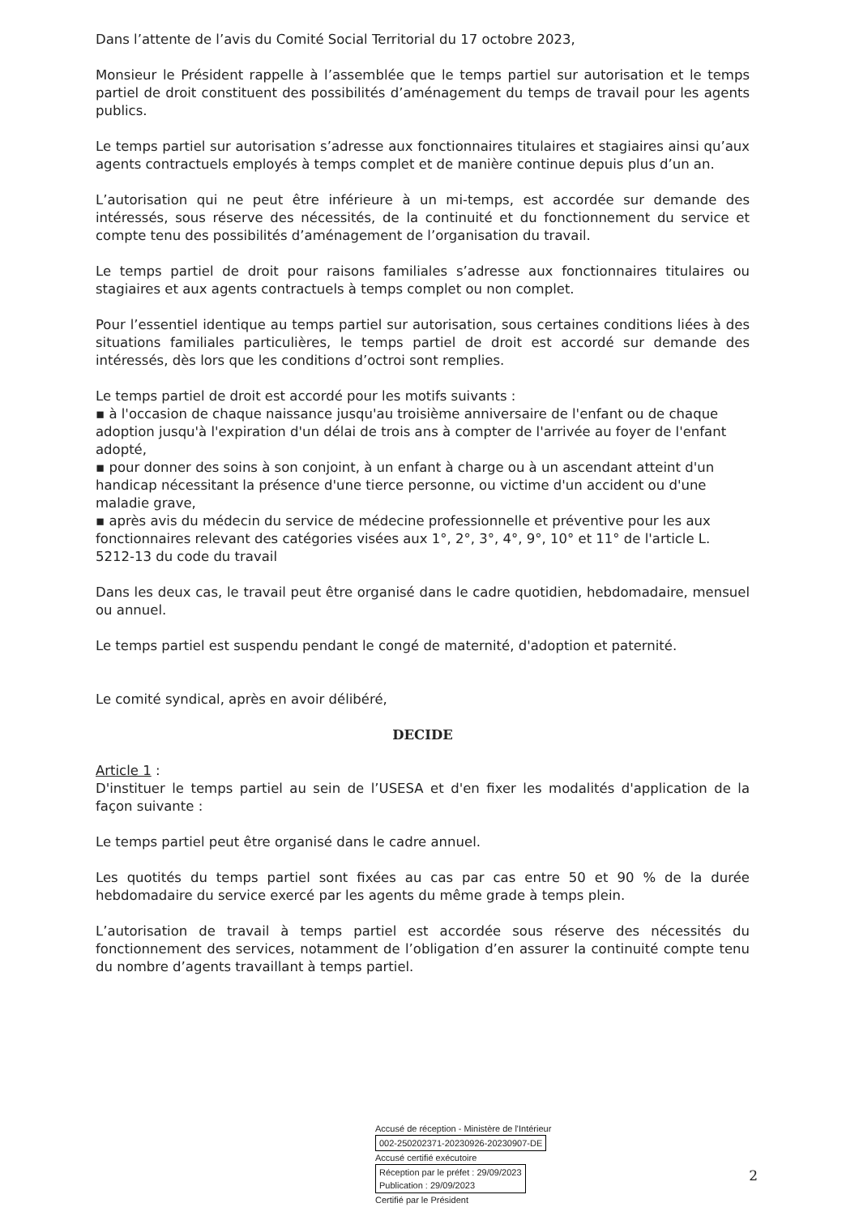Dans l’attente de l’avis du Comité Social Territorial du 17 octobre 2023,
Monsieur le Président rappelle à l’assemblée que le temps partiel sur autorisation et le temps partiel de droit constituent des possibilités d’aménagement du temps de travail pour les agents publics.
Le temps partiel sur autorisation s’adresse aux fonctionnaires titulaires et stagiaires ainsi qu’aux agents contractuels employés à temps complet et de manière continue depuis plus d’un an.
L’autorisation qui ne peut être inférieure à un mi-temps, est accordée sur demande des intéressés, sous réserve des nécessités, de la continuité et du fonctionnement du service et compte tenu des possibilités d’aménagement de l’organisation du travail.
Le temps partiel de droit pour raisons familiales s’adresse aux fonctionnaires titulaires ou stagiaires et aux agents contractuels à temps complet ou non complet.
Pour l’essentiel identique au temps partiel sur autorisation, sous certaines conditions liées à des situations familiales particulières, le temps partiel de droit est accordé sur demande des intéressés, dès lors que les conditions d’octroi sont remplies.
Le temps partiel de droit est accordé pour les motifs suivants :
▪ à l'occasion de chaque naissance jusqu'au troisième anniversaire de l'enfant ou de chaque adoption jusqu'à l'expiration d'un délai de trois ans à compter de l'arrivée au foyer de l'enfant adopté,
▪ pour donner des soins à son conjoint, à un enfant à charge ou à un ascendant atteint d'un handicap nécessitant la présence d'une tierce personne, ou victime d'un accident ou d'une maladie grave,
▪ après avis du médecin du service de médecine professionnelle et préventive pour les aux fonctionnaires relevant des catégories visées aux 1°, 2°, 3°, 4°, 9°, 10° et 11° de l'article L. 5212-13 du code du travail
Dans les deux cas, le travail peut être organisé dans le cadre quotidien, hebdomadaire, mensuel ou annuel.
Le temps partiel est suspendu pendant le congé de maternité, d'adoption et paternité.
Le comité syndical, après en avoir délibéré,
DECIDE
Article 1 :
D'instituer le temps partiel au sein de l’USESA et d'en fixer les modalités d'application de la façon suivante :
Le temps partiel peut être organisé dans le cadre annuel.
Les quotités du temps partiel sont fixées au cas par cas entre 50 et 90 % de la durée hebdomadaire du service exercé par les agents du même grade à temps plein.
L’autorisation de travail à temps partiel est accordée sous réserve des nécessités du fonctionnement des services, notamment de l’obligation d’en assurer la continuité compte tenu du nombre d’agents travaillant à temps partiel.
Accusé de réception - Ministère de l'Intérieur
002-250202371-20230926-20230907-DE
Accusé certifié exécutoire
Réception par le préfet : 29/09/2023
Publication : 29/09/2023
Certifié par le Président
2